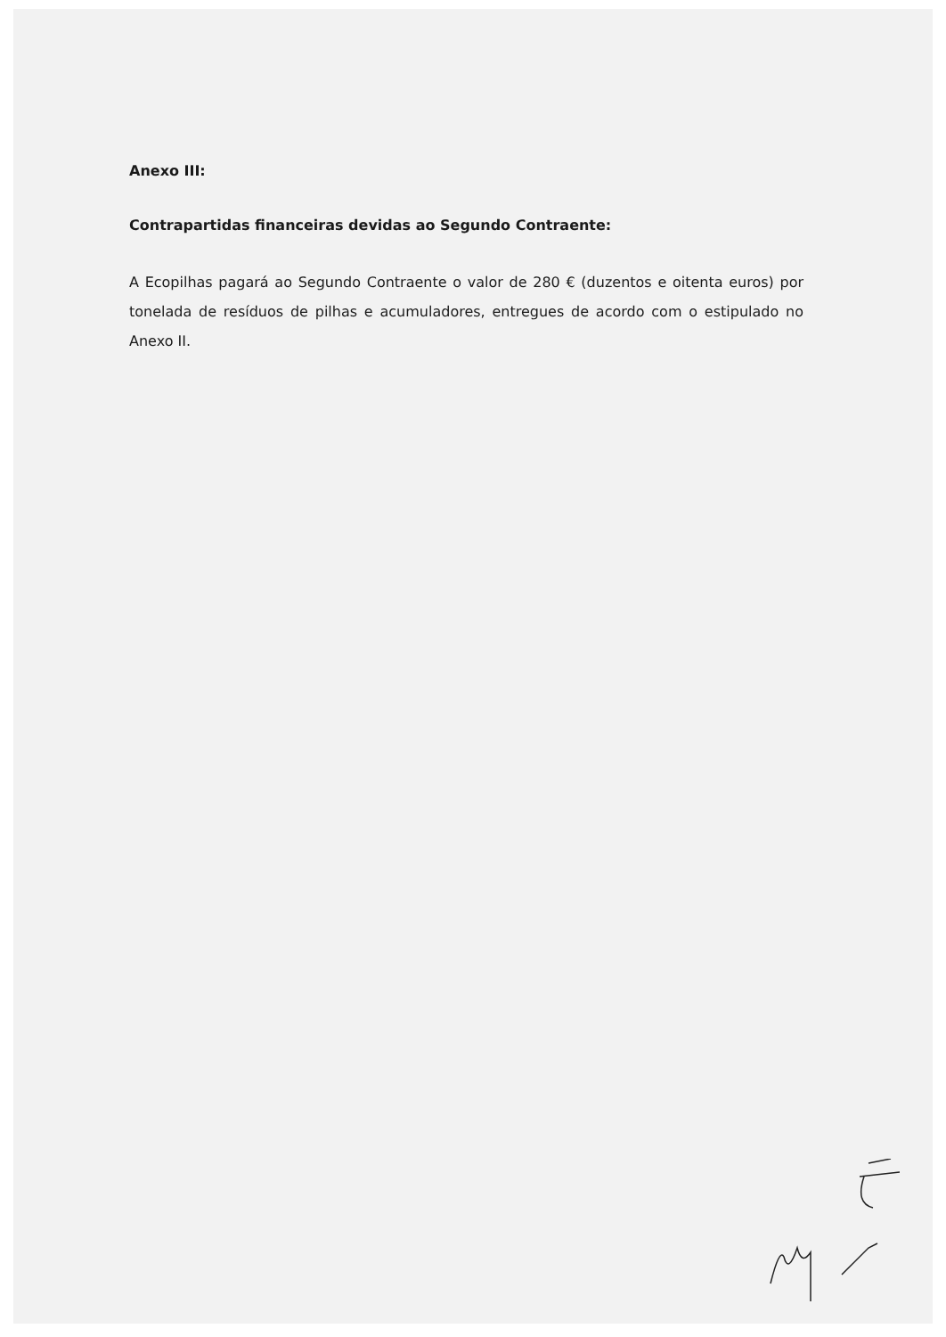Anexo III:
Contrapartidas financeiras devidas ao Segundo Contraente:
A Ecopilhas pagará ao Segundo Contraente o valor de 280 € (duzentos e oitenta euros) por tonelada de resíduos de pilhas e acumuladores, entregues de acordo com o estipulado no Anexo II.